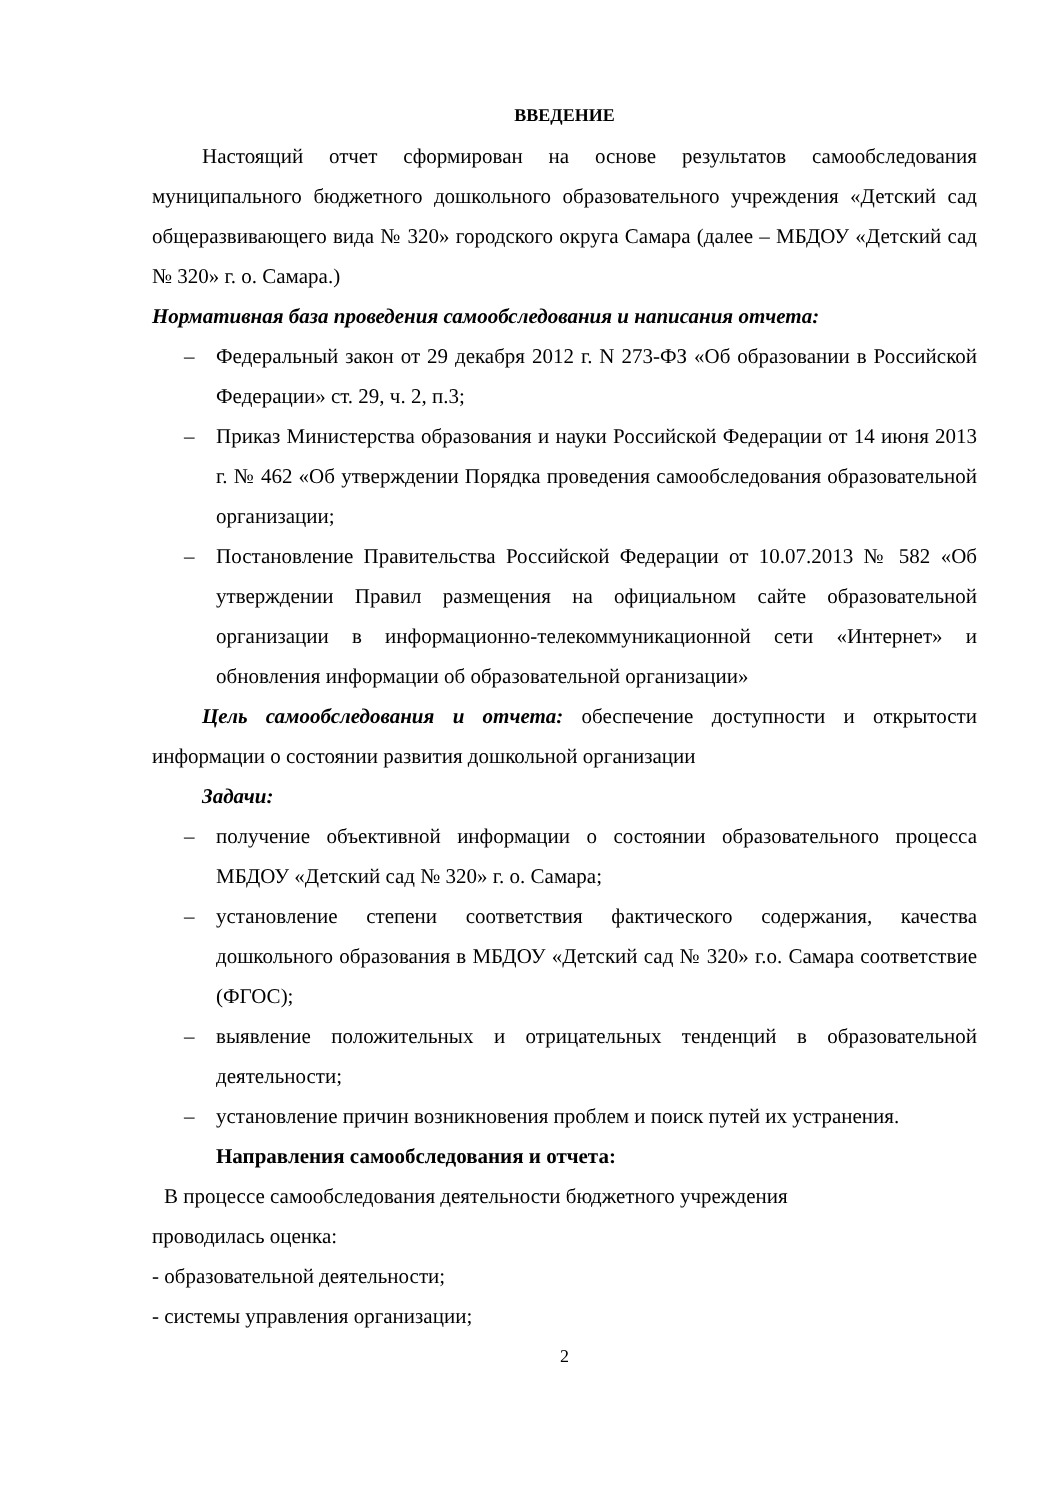ВВЕДЕНИЕ
Настоящий отчет сформирован на основе результатов самообследования муниципального бюджетного дошкольного образовательного учреждения «Детский сад общеразвивающего вида № 320» городского округа Самара (далее – МБДОУ «Детский сад № 320» г. о. Самара.)
Нормативная база проведения самообследования и написания отчета:
– Федеральный закон от 29 декабря 2012 г. N 273-ФЗ «Об образовании в Российской Федерации» ст. 29, ч. 2, п.3;
– Приказ Министерства образования и науки Российской Федерации от 14 июня 2013 г. № 462 «Об утверждении Порядка проведения самообследования образовательной организации;
– Постановление Правительства Российской Федерации от 10.07.2013 № 582 «Об утверждении Правил размещения на официальном сайте образовательной организации в информационно-телекоммуникационной сети «Интернет» и обновления информации об образовательной организации»
Цель самообследования и отчета: обеспечение доступности и открытости информации о состоянии развития дошкольной организации
Задачи:
– получение объективной информации о состоянии образовательного процесса МБДОУ «Детский сад № 320» г. о. Самара;
– установление степени соответствия фактического содержания, качества дошкольного образования в МБДОУ «Детский сад № 320» г.о. Самара соответствие (ФГОС);
– выявление положительных и отрицательных тенденций в образовательной деятельности;
– установление причин возникновения проблем и поиск путей их устранения.
Направления самообследования и отчета:
В процессе самообследования деятельности бюджетного учреждения
проводилась оценка:
- образовательной деятельности;
- системы управления организации;
2